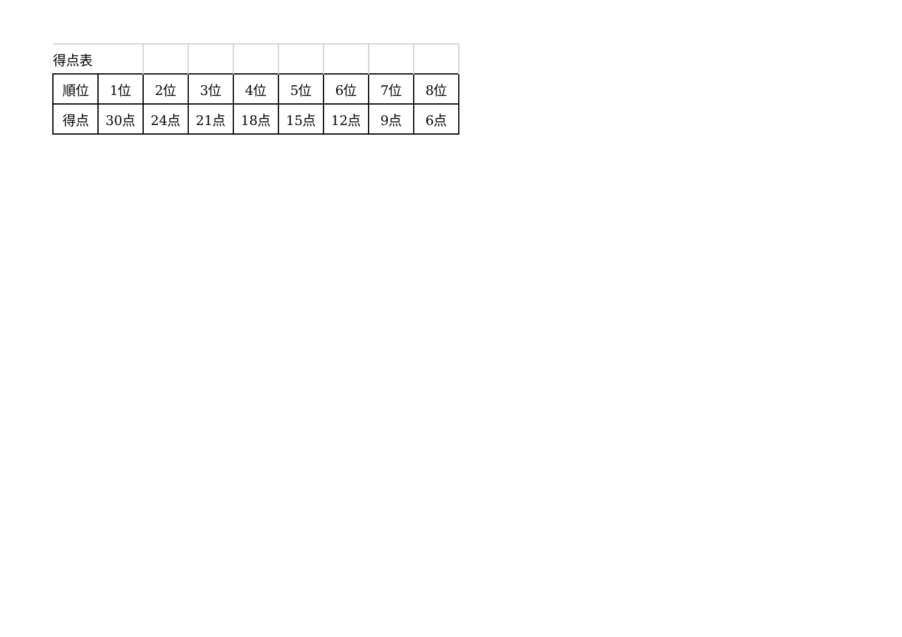| 得点表 | | | | | | | | |
| 順位 | 1位 | 2位 | 3位 | 4位 | 5位 | 6位 | 7位 | 8位 |
| 得点 | 30点 | 24点 | 21点 | 18点 | 15点 | 12点 | 9点 | 6点 |